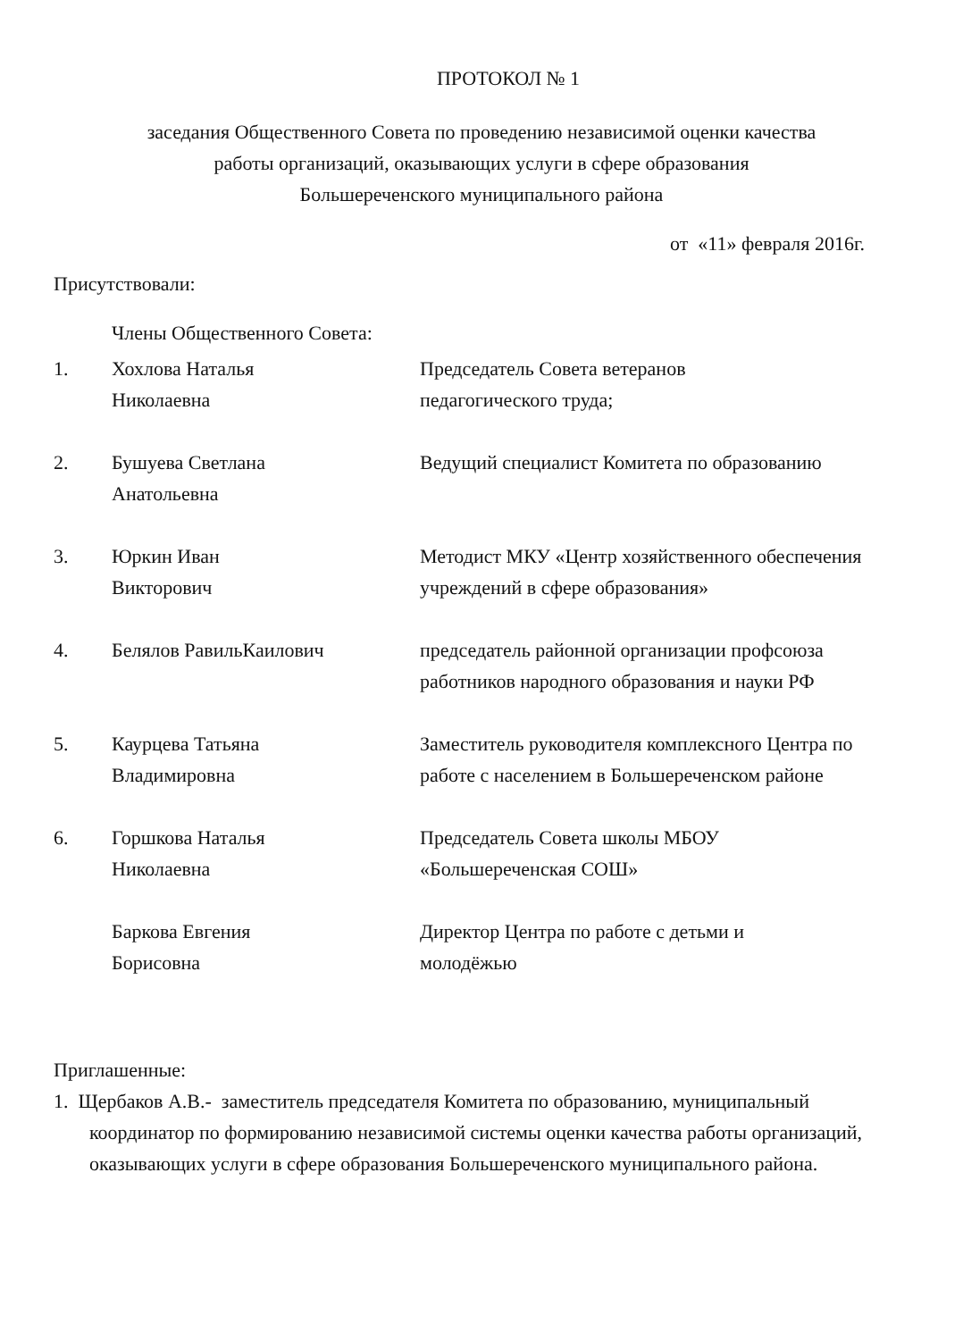ПРОТОКОЛ № 1
заседания Общественного Совета по проведению независимой оценки качества
работы организаций, оказывающих услуги в сфере образования
Большереченского муниципального района
от «11» февраля 2016г.
Присутствовали:
Члены Общественного Совета:
| 1. | Хохлова Наталья Николаевна | Председатель Совета ветеранов педагогического труда; |
| 2. | Бушуева Светлана Анатольевна | Ведущий специалист Комитета по образованию |
| 3. | Юркин Иван Викторович | Методист МКУ «Центр хозяйственного обеспечения учреждений в сфере образования» |
| 4. | Белялов РавильКаилович | председатель районной организации профсоюза работников народного образования и науки РФ |
| 5. | Каурцева Татьяна Владимировна | Заместитель руководителя комплексного Центра по работе с населением в Большереченском районе |
| 6. | Горшкова Наталья Николаевна | Председатель Совета школы МБОУ «Большереченская СОШ» |
| | Баркова Евгения Борисовна | Директор Центра по работе с детьми и молодёжью |
Приглашенные:
1. Щербаков А.В.- заместитель председателя Комитета по образованию, муниципальный координатор по формированию независимой системы оценки качества работы организаций, оказывающих услуги в сфере образования Большереченского муниципального района.